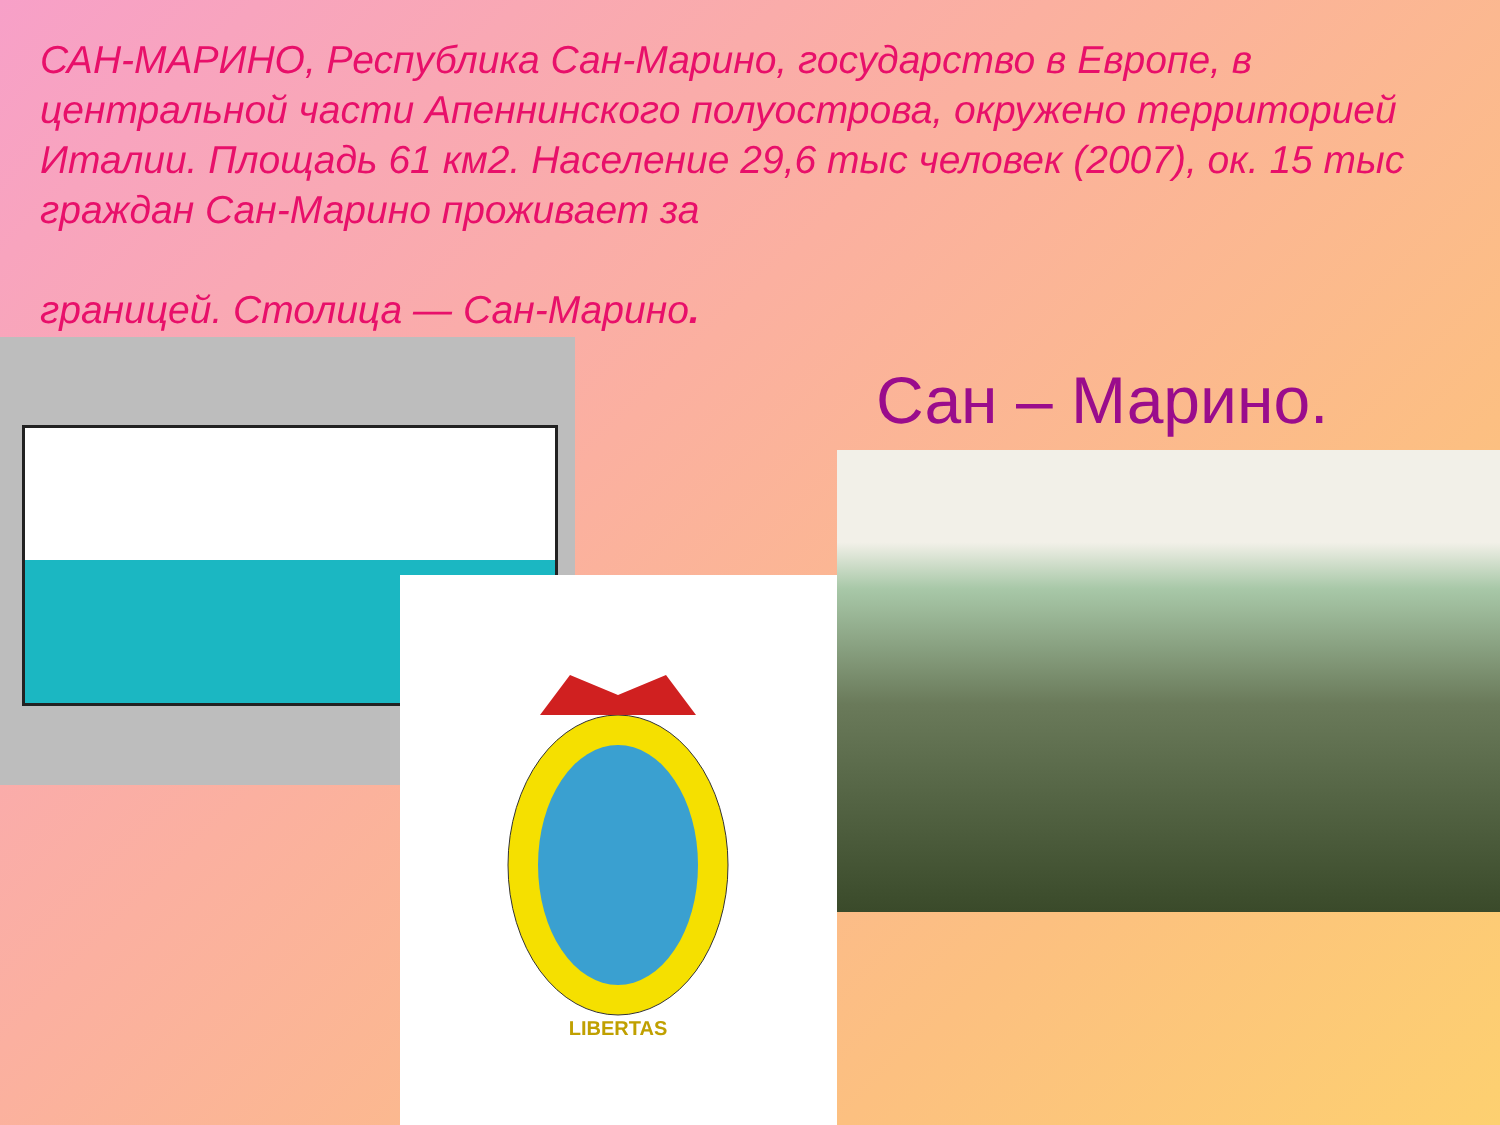САН-МАРИНО, Республика Сан-Марино, государство в Европе, в центральной части Апеннинского полуострова, окружено территорией Италии. Площадь 61 км2. Население 29,6 тыс человек (2007), ок. 15 тыс граждан Сан-Марино проживает за
границей. Столица — Сан-Марино.
Сан – Марино.
LIBERTAS